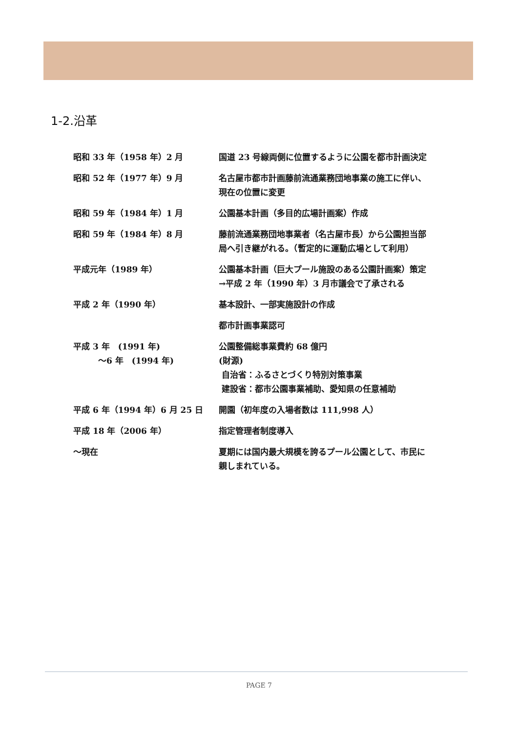1-2.沿革
| 昭和 33 年（1958 年）2 月 | 国道 23 号線両側に位置するように公園を都市計画決定 |
| 昭和 52 年（1977 年）9 月 | 名古屋市都市計画藤前流通業務団地事業の施工に伴い、 現在の位置に変更 |
| 昭和 59 年（1984 年）1 月 | 公園基本計画（多目的広場計画案）作成 |
| 昭和 59 年（1984 年）8 月 | 藤前流通業務団地事業者（名古屋市長）から公園担当部 局へ引き継がれる。（暫定的に運動広場として利用） |
| 平成元年（1989 年） | 公園基本計画（巨大プール施設のある公園計画案）策定 →平成 2 年（1990 年）3 月市議会で了承される |
| 平成 2 年（1990 年） | 基本設計、一部実施設計の作成 |
| | 都市計画事業認可 |
| 平成 3 年 (1991 年) ～6 年 (1994 年) | 公園整備総事業費約 68 億円 (財源) 自治省：ふるさとづくり特別対策事業 建設省：都市公園事業補助、愛知県の任意補助 |
| 平成 6 年（1994 年）6 月 25 日 | 開園（初年度の入場者数は 111,998 人） |
| 平成 18 年（2006 年） | 指定管理者制度導入 |
| ～現在 | 夏期には国内最大規模を誇るプール公園として、市民に 親しまれている。 |
PAGE 7